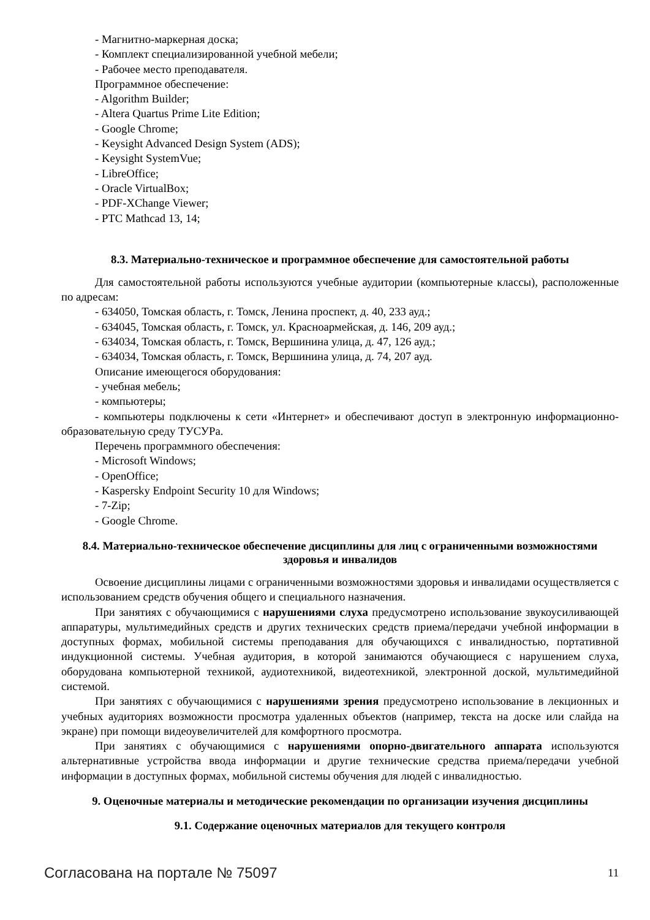- Магнитно-маркерная доска;
- Комплект специализированной учебной мебели;
- Рабочее место преподавателя.
Программное обеспечение:
- Algorithm Builder;
- Altera Quartus Prime Lite Edition;
- Google Chrome;
- Keysight Advanced Design System (ADS);
- Keysight SystemVue;
- LibreOffice;
- Oracle VirtualBox;
- PDF-XChange Viewer;
- PTC Mathcad 13, 14;
8.3. Материально-техническое и программное обеспечение для самостоятельной работы
Для самостоятельной работы используются учебные аудитории (компьютерные классы), расположенные по адресам:
- 634050, Томская область, г. Томск, Ленина проспект, д. 40, 233 ауд.;
- 634045, Томская область, г. Томск, ул. Красноармейская, д. 146, 209 ауд.;
- 634034, Томская область, г. Томск, Вершинина улица, д. 47, 126 ауд.;
- 634034, Томская область, г. Томск, Вершинина улица, д. 74, 207 ауд.
Описание имеющегося оборудования:
- учебная мебель;
- компьютеры;
- компьютеры подключены к сети «Интернет» и обеспечивают доступ в электронную информационно-образовательную среду ТУСУРа.
Перечень программного обеспечения:
- Microsoft Windows;
- OpenOffice;
- Kaspersky Endpoint Security 10 для Windows;
- 7-Zip;
- Google Chrome.
8.4. Материально-техническое обеспечение дисциплины для лиц с ограниченными возможностями здоровья и инвалидов
Освоение дисциплины лицами с ограниченными возможностями здоровья и инвалидами осуществляется с использованием средств обучения общего и специального назначения.
При занятиях с обучающимися с нарушениями слуха предусмотрено использование звукоусиливающей аппаратуры, мультимедийных средств и других технических средств приема/передачи учебной информации в доступных формах, мобильной системы преподавания для обучающихся с инвалидностью, портативной индукционной системы. Учебная аудитория, в которой занимаются обучающиеся с нарушением слуха, оборудована компьютерной техникой, аудиотехникой, видеотехникой, электронной доской, мультимедийной системой.
При занятиях с обучающимися с нарушениями зрения предусмотрено использование в лекционных и учебных аудиториях возможности просмотра удаленных объектов (например, текста на доске или слайда на экране) при помощи видеоувеличителей для комфортного просмотра.
При занятиях с обучающимися с нарушениями опорно-двигательного аппарата используются альтернативные устройства ввода информации и другие технические средства приема/передачи учебной информации в доступных формах, мобильной системы обучения для людей с инвалидностью.
9. Оценочные материалы и методические рекомендации по организации изучения дисциплины
9.1. Содержание оценочных материалов для текущего контроля
Согласована на портале № 75097 11